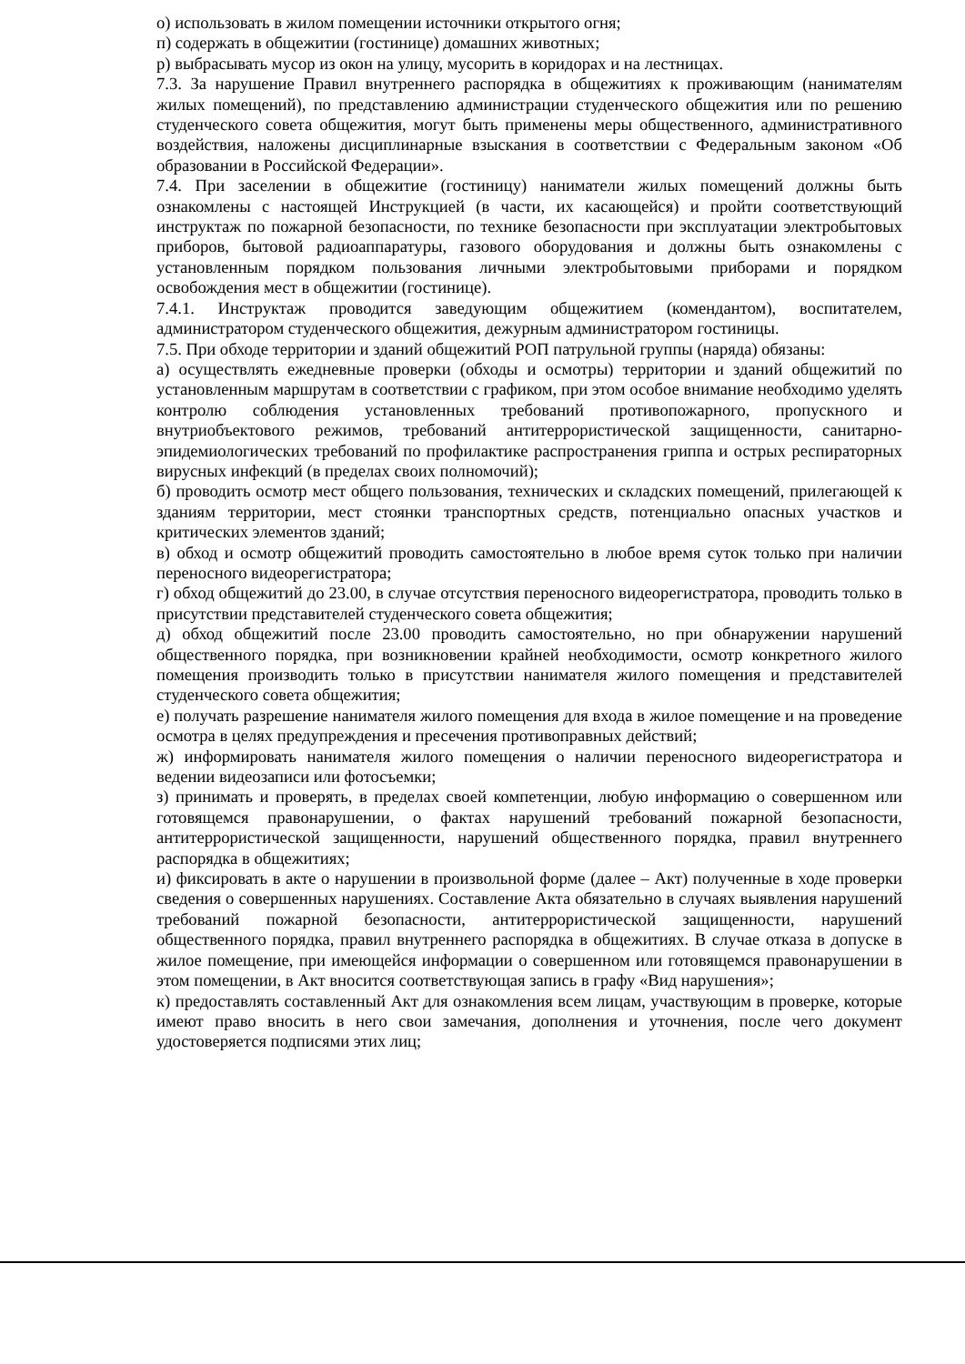о) использовать в жилом помещении источники открытого огня;
п) содержать в общежитии (гостинице) домашних животных;
р) выбрасывать мусор из окон на улицу, мусорить в коридорах и на лестницах.
7.3. За нарушение Правил внутреннего распорядка в общежитиях к проживающим (нанимателям жилых помещений), по представлению администрации студенческого общежития или по решению студенческого совета общежития, могут быть применены меры общественного, административного воздействия, наложены дисциплинарные взыскания в соответствии с Федеральным законом «Об образовании в Российской Федерации».
7.4. При заселении в общежитие (гостиницу) наниматели жилых помещений должны быть ознакомлены с настоящей Инструкцией (в части, их касающейся) и пройти соответствующий инструктаж по пожарной безопасности, по технике безопасности при эксплуатации электробытовых приборов, бытовой радиоаппаратуры, газового оборудования и должны быть ознакомлены с установленным порядком пользования личными электробытовыми приборами и порядком освобождения мест в общежитии (гостинице).
7.4.1. Инструктаж проводится заведующим общежитием (комендантом), воспитателем, администратором студенческого общежития, дежурным администратором гостиницы.
7.5. При обходе территории и зданий общежитий РОП патрульной группы (наряда) обязаны:
а) осуществлять ежедневные проверки (обходы и осмотры) территории и зданий общежитий по установленным маршрутам в соответствии с графиком, при этом особое внимание необходимо уделять контролю соблюдения установленных требований противопожарного, пропускного и внутриобъектового режимов, требований антитеррористической защищенности, санитарно-эпидемиологических требований по профилактике распространения гриппа и острых респираторных вирусных инфекций (в пределах своих полномочий);
б) проводить осмотр мест общего пользования, технических и складских помещений, прилегающей к зданиям территории, мест стоянки транспортных средств, потенциально опасных участков и критических элементов зданий;
в) обход и осмотр общежитий проводить самостоятельно в любое время суток только при наличии переносного видеорегистратора;
г) обход общежитий до 23.00, в случае отсутствия переносного видеорегистратора, проводить только в присутствии представителей студенческого совета общежития;
д) обход общежитий после 23.00 проводить самостоятельно, но при обнаружении нарушений общественного порядка, при возникновении крайней необходимости, осмотр конкретного жилого помещения производить только в присутствии нанимателя жилого помещения и представителей студенческого совета общежития;
е) получать разрешение нанимателя жилого помещения для входа в жилое помещение и на проведение осмотра в целях предупреждения и пресечения противоправных действий;
ж) информировать нанимателя жилого помещения о наличии переносного видеорегистратора и ведении видеозаписи или фотосъемки;
з) принимать и проверять, в пределах своей компетенции, любую информацию о совершенном или готовящемся правонарушении, о фактах нарушений требований пожарной безопасности, антитеррористической защищенности, нарушений общественного порядка, правил внутреннего распорядка в общежитиях;
и) фиксировать в акте о нарушении в произвольной форме (далее – Акт) полученные в ходе проверки сведения о совершенных нарушениях. Составление Акта обязательно в случаях выявления нарушений требований пожарной безопасности, антитеррористической защищенности, нарушений общественного порядка, правил внутреннего распорядка в общежитиях. В случае отказа в допуске в жилое помещение, при имеющейся информации о совершенном или готовящемся правонарушении в этом помещении, в Акт вносится соответствующая запись в графу «Вид нарушения»;
к) предоставлять составленный Акт для ознакомления всем лицам, участвующим в проверке, которые имеют право вносить в него свои замечания, дополнения и уточнения, после чего документ удостоверяется подписями этих лиц;